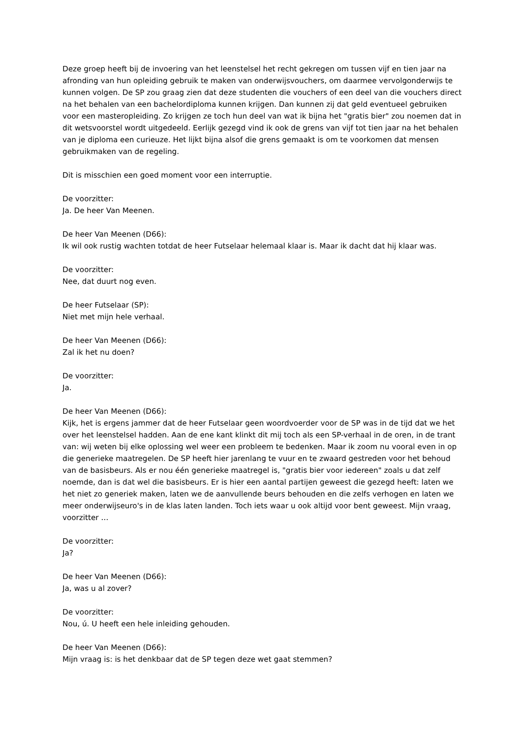Deze groep heeft bij de invoering van het leenstelsel het recht gekregen om tussen vijf en tien jaar na afronding van hun opleiding gebruik te maken van onderwijsvouchers, om daarmee vervolgonderwijs te kunnen volgen. De SP zou graag zien dat deze studenten die vouchers of een deel van die vouchers direct na het behalen van een bachelordiploma kunnen krijgen. Dan kunnen zij dat geld eventueel gebruiken voor een masteropleiding. Zo krijgen ze toch hun deel van wat ik bijna het "gratis bier" zou noemen dat in dit wetsvoorstel wordt uitgedeeld. Eerlijk gezegd vind ik ook de grens van vijf tot tien jaar na het behalen van je diploma een curieuze. Het lijkt bijna alsof die grens gemaakt is om te voorkomen dat mensen gebruikmaken van de regeling.
Dit is misschien een goed moment voor een interruptie.
De voorzitter:
Ja. De heer Van Meenen.
De heer Van Meenen (D66):
Ik wil ook rustig wachten totdat de heer Futselaar helemaal klaar is. Maar ik dacht dat hij klaar was.
De voorzitter:
Nee, dat duurt nog even.
De heer Futselaar (SP):
Niet met mijn hele verhaal.
De heer Van Meenen (D66):
Zal ik het nu doen?
De voorzitter:
Ja.
De heer Van Meenen (D66):
Kijk, het is ergens jammer dat de heer Futselaar geen woordvoerder voor de SP was in de tijd dat we het over het leenstelsel hadden. Aan de ene kant klinkt dit mij toch als een SP-verhaal in de oren, in de trant van: wij weten bij elke oplossing wel weer een probleem te bedenken. Maar ik zoom nu vooral even in op die generieke maatregelen. De SP heeft hier jarenlang te vuur en te zwaard gestreden voor het behoud van de basisbeurs. Als er nou één generieke maatregel is, "gratis bier voor iedereen" zoals u dat zelf noemde, dan is dat wel die basisbeurs. Er is hier een aantal partijen geweest die gezegd heeft: laten we het niet zo generiek maken, laten we de aanvullende beurs behouden en die zelfs verhogen en laten we meer onderwijseuro's in de klas laten landen. Toch iets waar u ook altijd voor bent geweest. Mijn vraag, voorzitter …
De voorzitter:
Ja?
De heer Van Meenen (D66):
Ja, was u al zover?
De voorzitter:
Nou, ú. U heeft een hele inleiding gehouden.
De heer Van Meenen (D66):
Mijn vraag is: is het denkbaar dat de SP tegen deze wet gaat stemmen?